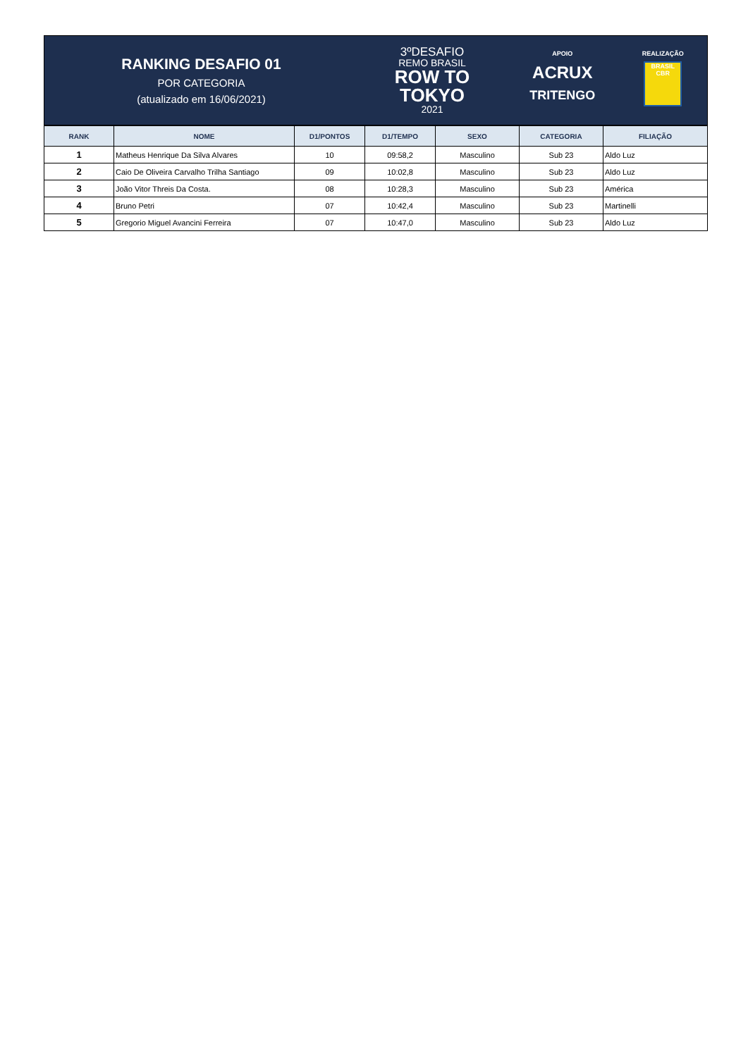RANKING DESAFIO 01
POR CATEGORIA
(atualizado em 16/06/2021)
3ºDESAFIO
REMO BRASIL
ROW TO
TOKYO
2021
APOIO
ACRUX
TRITENGO
REALIZAÇÃO
BRASIL CBR
| RANK | NOME | D1/PONTOS | D1/TEMPO | SEXO | CATEGORIA | FILIAÇÃO |
| --- | --- | --- | --- | --- | --- | --- |
| 1 | Matheus Henrique Da Silva Alvares | 10 | 09:58,2 | Masculino | Sub 23 | Aldo Luz |
| 2 | Caio De Oliveira Carvalho Trilha Santiago | 09 | 10:02,8 | Masculino | Sub 23 | Aldo Luz |
| 3 | João Vitor Threis Da Costa. | 08 | 10:28,3 | Masculino | Sub 23 | América |
| 4 | Bruno Petri | 07 | 10:42,4 | Masculino | Sub 23 | Martinelli |
| 5 | Gregorio Miguel Avancini Ferreira | 07 | 10:47,0 | Masculino | Sub 23 | Aldo Luz |